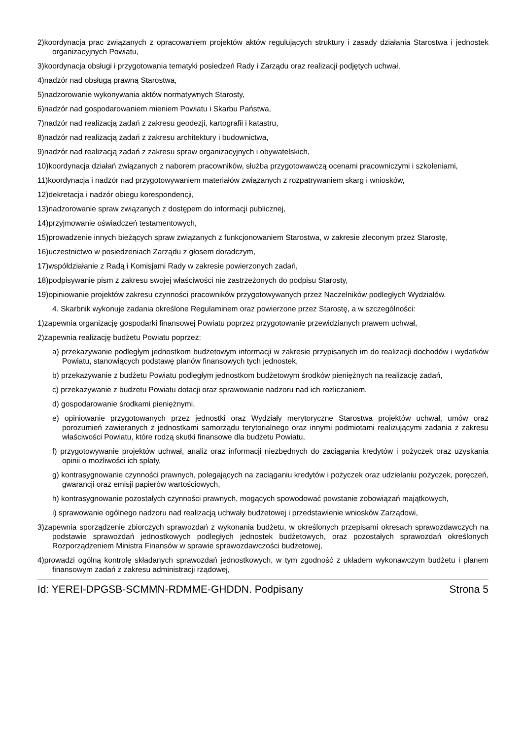2)koordynacja prac związanych z opracowaniem projektów aktów regulujących struktury i zasady działania Starostwa i jednostek organizacyjnych Powiatu,
3)koordynacja obsługi i przygotowania tematyki posiedzeń Rady i Zarządu oraz realizacji podjętych uchwał,
4)nadzór nad obsługą prawną Starostwa,
5)nadzorowanie wykonywania aktów normatywnych Starosty,
6)nadzór nad gospodarowaniem mieniem Powiatu i Skarbu Państwa,
7)nadzór nad realizacją zadań z zakresu geodezji, kartografii i katastru,
8)nadzór nad realizacją zadań z zakresu architektury i budownictwa,
9)nadzór nad realizacją zadań z zakresu spraw organizacyjnych i obywatelskich,
10)koordynacja działań związanych z naborem pracowników, służba przygotowawczą ocenami pracowniczymi i szkoleniami,
11)koordynacja i nadzór nad przygotowywaniem materiałów związanych z rozpatrywaniem skarg i wniosków,
12)dekretacja i nadzór obiegu korespondencji,
13)nadzorowanie spraw związanych z dostępem do informacji publicznej,
14)przyjmowanie oświadczeń testamentowych,
15)prowadzenie innych bieżących spraw związanych z funkcjonowaniem Starostwa, w zakresie zleconym przez Starostę,
16)uczestnictwo w posiedzeniach Zarządu z głosem doradczym,
17)współdziałanie z Radą i Komisjami Rady w zakresie powierzonych zadań,
18)podpisywanie pism z zakresu swojej właściwości nie zastrzeżonych do podpisu Starosty,
19)opiniowanie projektów zakresu czynności pracowników przygotowywanych przez Naczelników podległych Wydziałów.
4. Skarbnik wykonuje zadania określone Regulaminem oraz powierzone przez Starostę, a w szczególności:
1)zapewnia organizację gospodarki finansowej Powiatu poprzez przygotowanie przewidzianych prawem uchwał,
2)zapewnia realizację budżetu Powiatu poprzez:
a) przekazywanie podległym jednostkom budżetowym informacji w zakresie przypisanych im do realizacji dochodów i wydatków Powiatu, stanowiących podstawę planów finansowych tych jednostek,
b) przekazywanie z budżetu Powiatu podległym jednostkom budżetowym środków pieniężnych na realizację zadań,
c) przekazywanie z budżetu Powiatu dotacji oraz sprawowanie nadzoru nad ich rozliczaniem,
d) gospodarowanie środkami pieniężnymi,
e) opiniowanie przygotowanych przez jednostki oraz Wydziały merytoryczne Starostwa projektów uchwał, umów oraz porozumień zawieranych z jednostkami samorządu terytorialnego oraz innymi podmiotami realizującymi zadania z zakresu właściwości Powiatu, które rodzą skutki finansowe dla budżetu Powiatu,
f) przygotowywanie projektów uchwał, analiz oraz informacji niezbędnych do zaciągania kredytów i pożyczek oraz uzyskania opinii o możliwości ich spłaty,
g) kontrasygnowanie czynności prawnych, polegających na zaciąganiu kredytów i pożyczek oraz udzielaniu pożyczek, poręczeń, gwarancji oraz emisji papierów wartościowych,
h) kontrasygnowanie pozostałych czynności prawnych, mogących spowodować powstanie zobowiązań majątkowych,
i) sprawowanie ogólnego nadzoru nad realizacją uchwały budżetowej i przedstawienie wniosków Zarządowi,
3)zapewnia sporządzenie zbiorczych sprawozdań z wykonania budżetu, w określonych przepisami okresach sprawozdawczych na podstawie sprawozdań jednostkowych podległych jednostek budżetowych, oraz pozostałych sprawozdań określonych Rozporządzeniem Ministra Finansów w sprawie sprawozdawczości budżetowej,
4)prowadzi ogólną kontrolę składanych sprawozdań jednostkowych, w tym zgodność z układem wykonawczym budżetu i planem finansowym zadań z zakresu administracji rządowej,
Id: YEREI-DPGSB-SCMMN-RDMME-GHDDN. Podpisany Strona 5